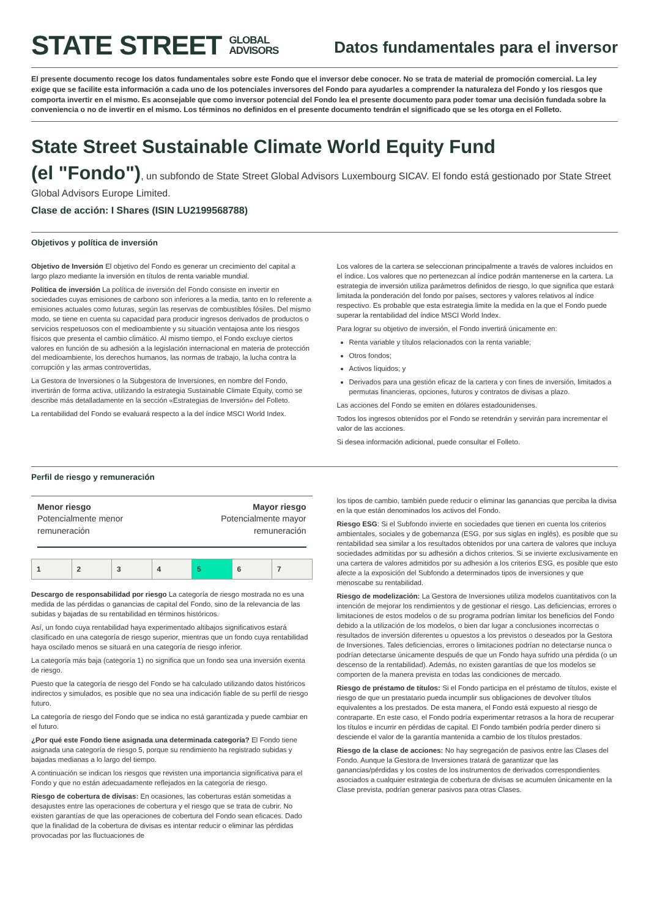STATE STREET GLOBAL
ADVISORS
Datos fundamentales para el inversor
El presente documento recoge los datos fundamentales sobre este Fondo que el inversor debe conocer. No se trata de material de promoción comercial. La ley exige que se facilite esta información a cada uno de los potenciales inversores del Fondo para ayudarles a comprender la naturaleza del Fondo y los riesgos que comporta invertir en el mismo. Es aconsejable que como inversor potencial del Fondo lea el presente documento para poder tomar una decisión fundada sobre la conveniencia o no de invertir en el mismo. Los términos no definidos en el presente documento tendrán el significado que se les otorga en el Folleto.
State Street Sustainable Climate World Equity Fund
(el "Fondo"), un subfondo de State Street Global Advisors Luxembourg SICAV. El fondo está gestionado por State Street Global Advisors Europe Limited.
Clase de acción: I Shares (ISIN LU2199568788)
Objetivos y política de inversión
Objetivo de Inversión El objetivo del Fondo es generar un crecimiento del capital a largo plazo mediante la inversión en títulos de renta variable mundial.
Política de inversión La política de inversión del Fondo consiste en invertir en sociedades cuyas emisiones de carbono son inferiores a la media, tanto en lo referente a emisiones actuales como futuras, según las reservas de combustibles fósiles. Del mismo modo, se tiene en cuenta su capacidad para producir ingresos derivados de productos o servicios respetuosos con el medioambiente y su situación ventajosa ante los riesgos físicos que presenta el cambio climático. Al mismo tiempo, el Fondo excluye ciertos valores en función de su adhesión a la legislación internacional en materia de protección del medioambiente, los derechos humanos, las normas de trabajo, la lucha contra la corrupción y las armas controvertidas.
La Gestora de Inversiones o la Subgestora de Inversiones, en nombre del Fondo, invertirán de forma activa, utilizando la estrategia Sustainable Climate Equity, como se describe más detalladamente en la sección «Estrategias de Inversión» del Folleto.
La rentabilidad del Fondo se evaluará respecto a la del índice MSCI World Index.
Los valores de la cartera se seleccionan principalmente a través de valores incluidos en el índice. Los valores que no pertenezcan al índice podrán mantenerse en la cartera. La estrategia de inversión utiliza parámetros definidos de riesgo, lo que significa que estará limitada la ponderación del fondo por países, sectores y valores relativos al índice respectivo. Es probable que esta estrategia limite la medida en la que el Fondo puede superar la rentabilidad del índice MSCI World Index.
Para lograr su objetivo de inversión, el Fondo invertirá únicamente en:
Renta variable y títulos relacionados con la renta variable;
Otros fondos;
Activos líquidos; y
Derivados para una gestión eficaz de la cartera y con fines de inversión, limitados a permutas financieras, opciones, futuros y contratos de divisas a plazo.
Las acciones del Fondo se emiten en dólares estadounidenses.
Todos los ingresos obtenidos por el Fondo se retendrán y servirán para incrementar el valor de las acciones.
Si desea información adicional, puede consultar el Folleto.
Perfil de riesgo y remuneración
Menor riesgo
Potencialmente menor
remuneración
Mayor riesgo
Potencialmente mayor
remuneración
| 1 | 2 | 3 | 4 | 5 | 6 | 7 |
Descargo de responsabilidad por riesgo La categoría de riesgo mostrada no es una medida de las pérdidas o ganancias de capital del Fondo, sino de la relevancia de las subidas y bajadas de su rentabilidad en términos históricos.
Así, un fondo cuya rentabilidad haya experimentado altibajos significativos estará clasificado en una categoría de riesgo superior, mientras que un fondo cuya rentabilidad haya oscilado menos se situará en una categoría de riesgo inferior.
La categoría más baja (categoría 1) no significa que un fondo sea una inversión exenta de riesgo.
Puesto que la categoría de riesgo del Fondo se ha calculado utilizando datos históricos indirectos y simulados, es posible que no sea una indicación fiable de su perfil de riesgo futuro.
La categoría de riesgo del Fondo que se indica no está garantizada y puede cambiar en el futuro.
¿Por qué este Fondo tiene asignada una determinada categoría? El Fondo tiene asignada una categoría de riesgo 5, porque su rendimiento ha registrado subidas y bajadas medianas a lo largo del tiempo.
A continuación se indican los riesgos que revisten una importancia significativa para el Fondo y que no están adecuadamente reflejados en la categoría de riesgo.
Riesgo de cobertura de divisas: En ocasiones, las coberturas están sometidas a desajustes entre las operaciones de cobertura y el riesgo que se trata de cubrir. No existen garantías de que las operaciones de cobertura del Fondo sean eficaces. Dado que la finalidad de la cobertura de divisas es intentar reducir o eliminar las pérdidas provocadas por las fluctuaciones de
los tipos de cambio, también puede reducir o eliminar las ganancias que perciba la divisa en la que están denominados los activos del Fondo.
Riesgo ESG: Si el Subfondo invierte en sociedades que tienen en cuenta los criterios ambientales, sociales y de gobernanza (ESG, por sus siglas en inglés), es posible que su rentabilidad sea similar a los resultados obtenidos por una cartera de valores que incluya sociedades admitidas por su adhesión a dichos criterios. Si se invierte exclusivamente en una cartera de valores admitidos por su adhesión a los criterios ESG, es posible que esto afecte a la exposición del Subfondo a determinados tipos de inversiones y que menoscabe su rentabilidad.
Riesgo de modelización: La Gestora de Inversiones utiliza modelos cuantitativos con la intención de mejorar los rendimientos y de gestionar el riesgo. Las deficiencias, errores o limitaciones de estos modelos o de su programa podrían limitar los beneficios del Fondo debido a la utilización de los modelos, o bien dar lugar a conclusiones incorrectas o resultados de inversión diferentes u opuestos a los previstos o deseados por la Gestora de Inversiones. Tales deficiencias, errores o limitaciones podrían no detectarse nunca o podrían detectarse únicamente después de que un Fondo haya sufrido una pérdida (o un descenso de la rentabilidad). Además, no existen garantías de que los modelos se comporten de la manera prevista en todas las condiciones de mercado.
Riesgo de préstamo de títulos: Si el Fondo participa en el préstamo de títulos, existe el riesgo de que un prestatario pueda incumplir sus obligaciones de devolver títulos equivalentes a los prestados. De esta manera, el Fondo está expuesto al riesgo de contraparte. En este caso, el Fondo podría experimentar retrasos a la hora de recuperar los títulos e incurrir en pérdidas de capital. El Fondo también podría perder dinero si desciende el valor de la garantía mantenida a cambio de los títulos prestados.
Riesgo de la clase de acciones: No hay segregación de pasivos entre las Clases del Fondo. Aunque la Gestora de Inversiones tratará de garantizar que las ganancias/pérdidas y los costes de los instrumentos de derivados correspondientes asociados a cualquier estrategia de cobertura de divisas se acumulen únicamente en la Clase prevista, podrían generar pasivos para otras Clases.